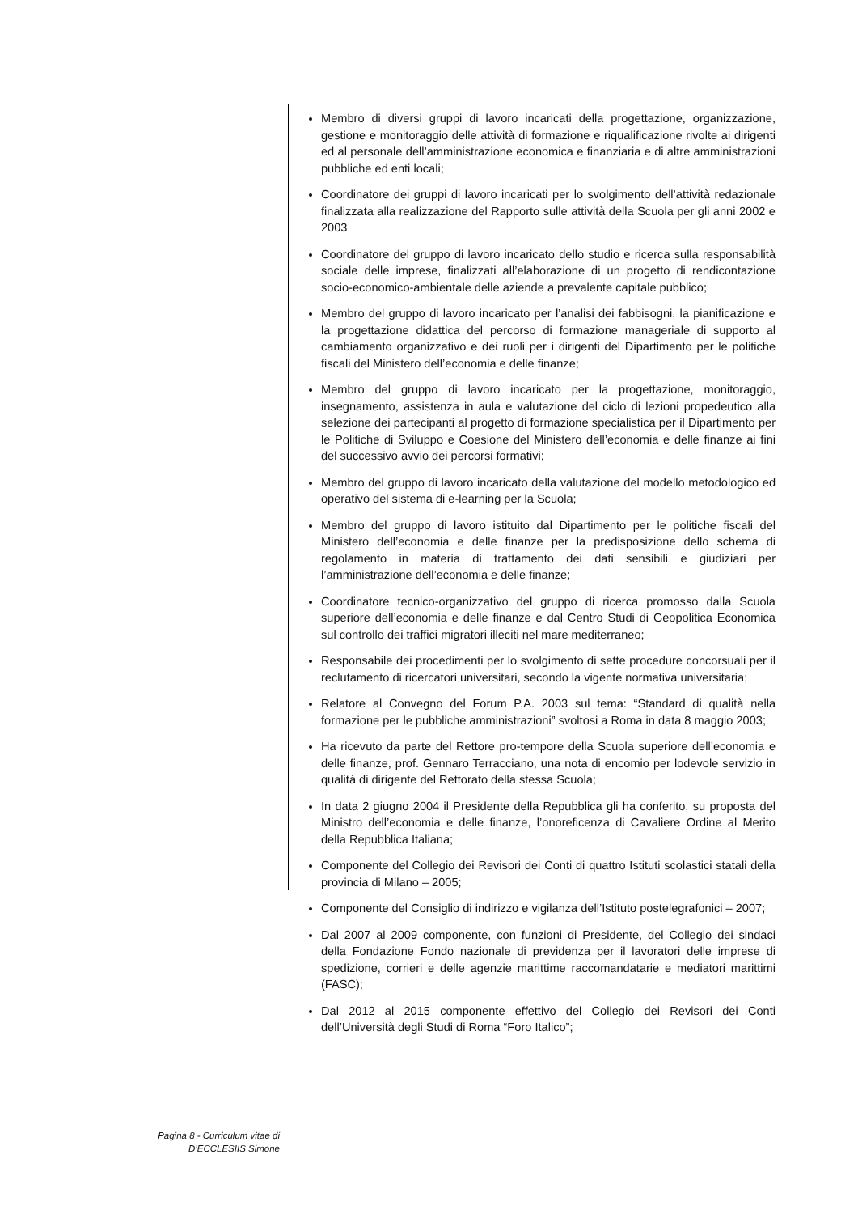Membro di diversi gruppi di lavoro incaricati della progettazione, organizzazione, gestione e monitoraggio delle attività di formazione e riqualificazione rivolte ai dirigenti ed al personale dell’amministrazione economica e finanziaria e di altre amministrazioni pubbliche ed enti locali;
Coordinatore dei gruppi di lavoro incaricati per lo svolgimento dell’attività redazionale finalizzata alla realizzazione del Rapporto sulle attività della Scuola per gli anni 2002 e 2003
Coordinatore del gruppo di lavoro incaricato dello studio e ricerca sulla responsabilità sociale delle imprese, finalizzati all’elaborazione di un progetto di rendicontazione socio-economico-ambientale delle aziende a prevalente capitale pubblico;
Membro del gruppo di lavoro incaricato per l’analisi dei fabbisogni, la pianificazione e la progettazione didattica del percorso di formazione manageriale di supporto al cambiamento organizzativo e dei ruoli per i dirigenti del Dipartimento per le politiche fiscali del Ministero dell’economia e delle finanze;
Membro del gruppo di lavoro incaricato per la progettazione, monitoraggio, insegnamento, assistenza in aula e valutazione del ciclo di lezioni propedeutico alla selezione dei partecipanti al progetto di formazione specialistica per il Dipartimento per le Politiche di Sviluppo e Coesione del Ministero dell’economia e delle finanze ai fini del successivo avvio dei percorsi formativi;
Membro del gruppo di lavoro incaricato della valutazione del modello metodologico ed operativo del sistema di e-learning per la Scuola;
Membro del gruppo di lavoro istituito dal Dipartimento per le politiche fiscali del Ministero dell’economia e delle finanze per la predisposizione dello schema di regolamento in materia di trattamento dei dati sensibili e giudiziari per l’amministrazione dell’economia e delle finanze;
Coordinatore tecnico-organizzativo del gruppo di ricerca promosso dalla Scuola superiore dell’economia e delle finanze e dal Centro Studi di Geopolitica Economica sul controllo dei traffici migratori illeciti nel mare mediterraneo;
Responsabile dei procedimenti per lo svolgimento di sette procedure concorsuali per il reclutamento di ricercatori universitari, secondo la vigente normativa universitaria;
Relatore al Convegno del Forum P.A. 2003 sul tema: “Standard di qualità nella formazione per le pubbliche amministrazioni” svoltosi a Roma in data 8 maggio 2003;
Ha ricevuto da parte del Rettore pro-tempore della Scuola superiore dell’economia e delle finanze, prof. Gennaro Terracciano, una nota di encomio per lodevole servizio in qualità di dirigente del Rettorato della stessa Scuola;
In data 2 giugno 2004 il Presidente della Repubblica gli ha conferito, su proposta del Ministro dell’economia e delle finanze, l’onoreficenza di Cavaliere Ordine al Merito della Repubblica Italiana;
Componente del Collegio dei Revisori dei Conti di quattro Istituti scolastici statali della provincia di Milano – 2005;
Componente del Consiglio di indirizzo e vigilanza dell’Istituto postelegrafonici – 2007;
Dal 2007 al 2009 componente, con funzioni di Presidente, del Collegio dei sindaci della Fondazione Fondo nazionale di previdenza per il lavoratori delle imprese di spedizione, corrieri e delle agenzie marittime raccomandatarie e mediatori marittimi (FASC);
Dal 2012 al 2015 componente effettivo del Collegio dei Revisori dei Conti dell’Università degli Studi di Roma “Foro Italico”;
Pagina 8 - Curriculum vitae di
D’ECCLESIIS Simone